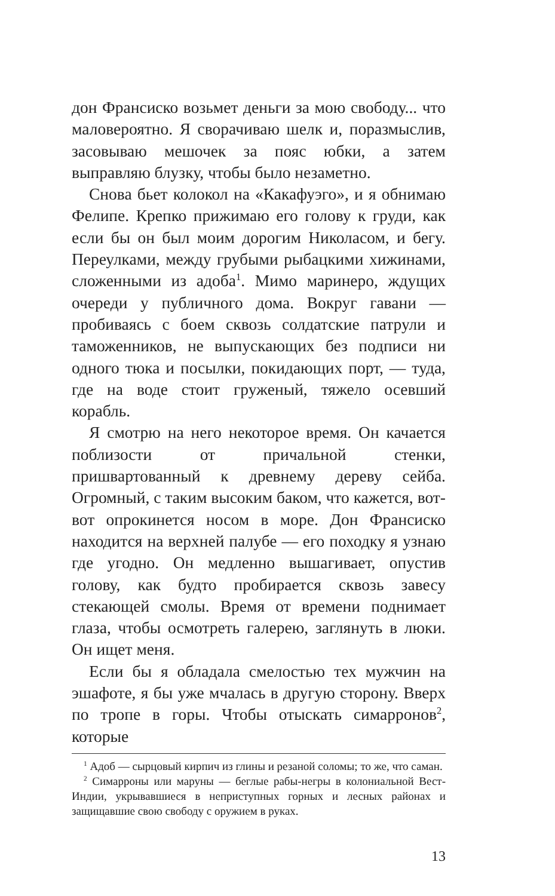дон Франсиско возьмет деньги за мою свободу... что маловероятно. Я сворачиваю шелк и, поразмыслив, засовываю мешочек за пояс юбки, а затем выправляю блузку, чтобы было незаметно.
Снова бьет колокол на «Какафуэго», и я обнимаю Фелипе. Крепко прижимаю его голову к груди, как если бы он был моим дорогим Николасом, и бегу. Переулками, между грубыми рыбацкими хижинами, сложенными из адоба<sup>1</sup>. Мимо маринеро, ждущих очереди у публичного дома. Вокруг гавани — пробиваясь с боем сквозь солдатские патрули и таможенников, не выпускающих без подписи ни одного тюка и посылки, покидающих порт, — туда, где на воде стоит груженый, тяжело осевший корабль.
Я смотрю на него некоторое время. Он качается поблизости от причальной стенки, пришвартованный к древнему дереву сейба. Огромный, с таким высоким баком, что кажется, вот-вот опрокинется носом в море. Дон Франсиско находится на верхней палубе — его походку я узнаю где угодно. Он медленно вышагивает, опустив голову, как будто пробирается сквозь завесу стекающей смолы. Время от времени поднимает глаза, чтобы осмотреть галерею, заглянуть в люки. Он ищет меня.
Если бы я обладала смелостью тех мужчин на эшафоте, я бы уже мчалась в другую сторону. Вверх по тропе в горы. Чтобы отыскать симарронов<sup>2</sup>, которые
<sup>1</sup> Адоб — сырцовый кирпич из глины и резаной соломы; то же, что саман.
<sup>2</sup> Симарроны или маруны — беглые рабы-негры в колониальной Вест-Индии, укрывавшиеся в неприступных горных и лесных районах и защищавшие свою свободу с оружием в руках.
13